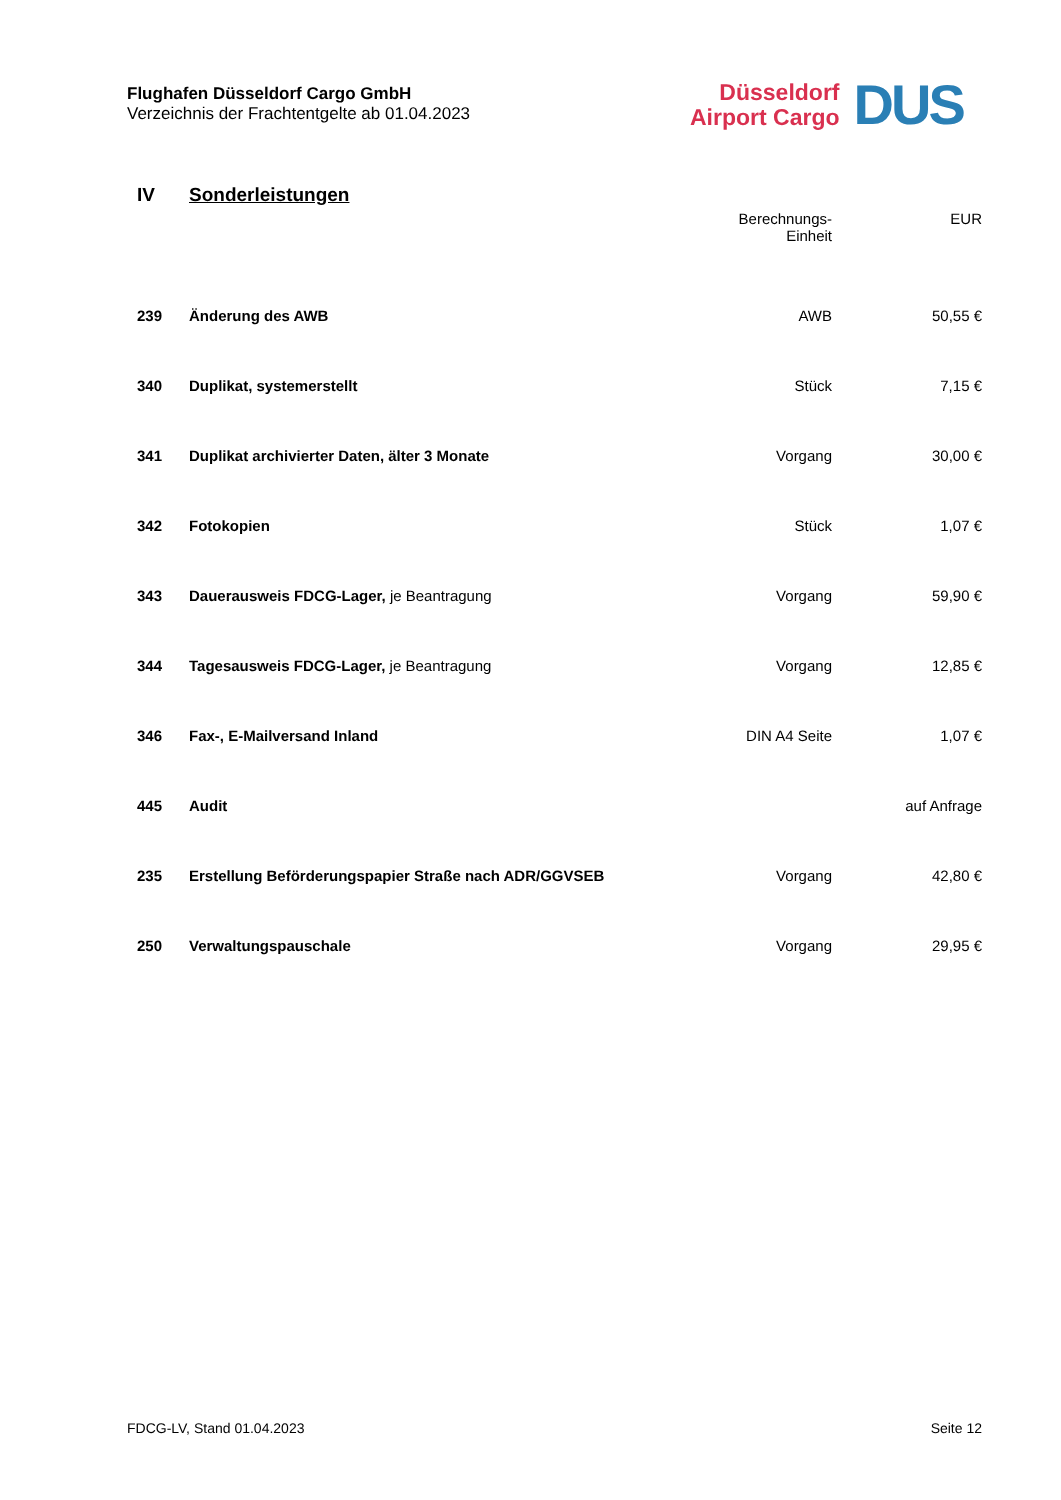Flughafen Düsseldorf Cargo GmbH
Verzeichnis der Frachtentgelte ab 01.04.2023
Düsseldorf
Airport Cargo
DUS
| IV | Sonderleistungen | | |
| | | Berechnungs- Einheit | EUR |
| 239 | Änderung des AWB | AWB | 50,55 € |
| 340 | Duplikat, systemerstellt | Stück | 7,15 € |
| 341 | Duplikat archivierter Daten, älter 3 Monate | Vorgang | 30,00 € |
| 342 | Fotokopien | Stück | 1,07 € |
| 343 | Dauerausweis FDCG-Lager, je Beantragung | Vorgang | 59,90 € |
| 344 | Tagesausweis FDCG-Lager, je Beantragung | Vorgang | 12,85 € |
| 346 | Fax-, E-Mailversand Inland | DIN A4 Seite | 1,07 € |
| 445 | Audit | | auf Anfrage |
| 235 | Erstellung Beförderungspapier Straße nach ADR/GGVSEB | Vorgang | 42,80 € |
| 250 | Verwaltungspauschale | Vorgang | 29,95 € |
FDCG-LV, Stand 01.04.2023 Seite 12